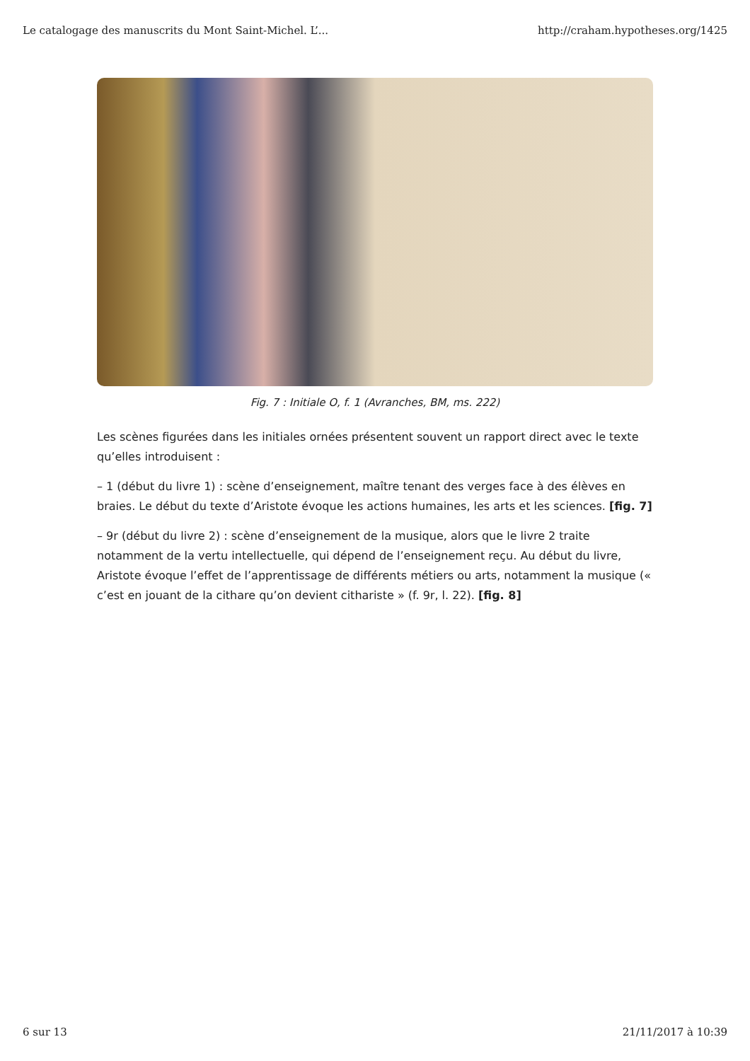Le catalogage des manuscrits du Mont Saint-Michel. L’... http://craham.hypotheses.org/1425
Fig. 7 : Initiale O, f. 1 (Avranches, BM, ms. 222)
Les scènes figurées dans les initiales ornées présentent souvent un rapport direct avec le texte qu’elles introduisent :
– 1 (début du livre 1) : scène d’enseignement, maître tenant des verges face à des élèves en braies. Le début du texte d’Aristote évoque les actions humaines, les arts et les sciences. [fig. 7]
– 9r (début du livre 2) : scène d’enseignement de la musique, alors que le livre 2 traite notamment de la vertu intellectuelle, qui dépend de l’enseignement reçu. Au début du livre, Aristote évoque l’effet de l’apprentissage de différents métiers ou arts, notamment la musique (« c’est en jouant de la cithare qu’on devient cithariste » (f. 9r, l. 22). [fig. 8]
6 sur 13 21/11/2017 à 10:39